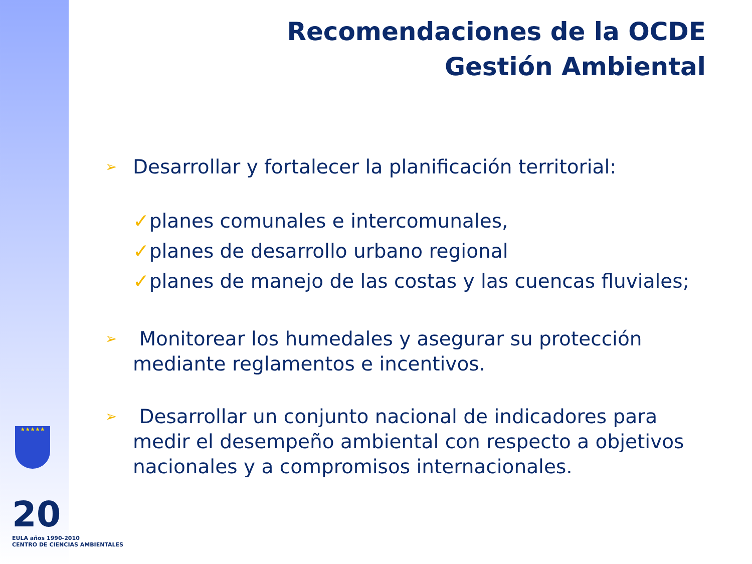Recomendaciones de la OCDE
Gestión Ambiental
➢ Desarrollar y fortalecer la planificación territorial:
✓planes comunales e intercomunales,
✓planes de desarrollo urbano regional
✓planes de manejo de las costas y las cuencas fluviales;
➢ Monitorear los humedales y asegurar su protección mediante reglamentos e incentivos.
➢ Desarrollar un conjunto nacional de indicadores para medir el desempeño ambiental con respecto a objetivos nacionales y a compromisos internacionales.
★★★★★
20
EULA años 1990-2010
CENTRO DE CIENCIAS AMBIENTALES